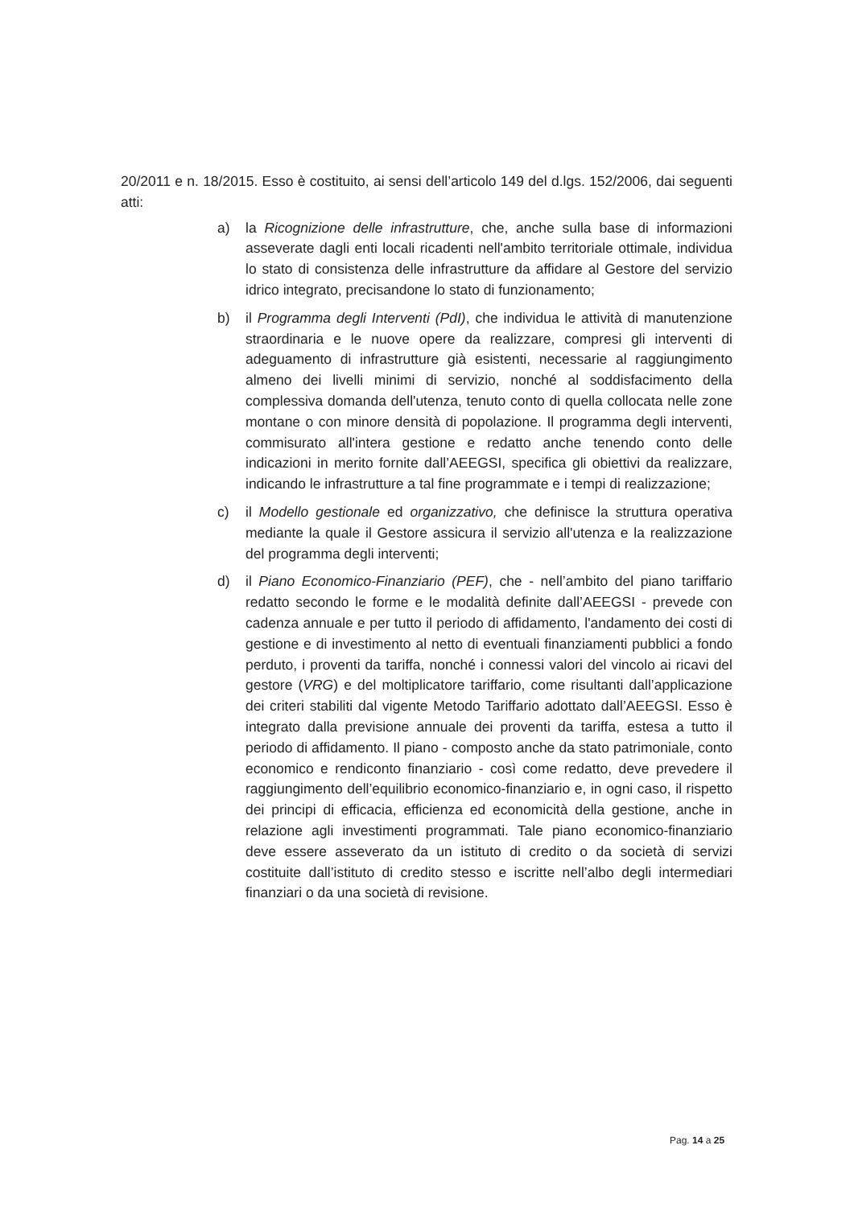20/2011 e n. 18/2015. Esso è costituito, ai sensi dell’articolo 149 del d.lgs. 152/2006, dai seguenti atti:
a) la Ricognizione delle infrastrutture, che, anche sulla base di informazioni asseverate dagli enti locali ricadenti nell'ambito territoriale ottimale, individua lo stato di consistenza delle infrastrutture da affidare al Gestore del servizio idrico integrato, precisandone lo stato di funzionamento;
b) il Programma degli Interventi (PdI), che individua le attività di manutenzione straordinaria e le nuove opere da realizzare, compresi gli interventi di adeguamento di infrastrutture già esistenti, necessarie al raggiungimento almeno dei livelli minimi di servizio, nonché al soddisfacimento della complessiva domanda dell'utenza, tenuto conto di quella collocata nelle zone montane o con minore densità di popolazione. Il programma degli interventi, commisurato all'intera gestione e redatto anche tenendo conto delle indicazioni in merito fornite dall’AEEGSI, specifica gli obiettivi da realizzare, indicando le infrastrutture a tal fine programmate e i tempi di realizzazione;
c) il Modello gestionale ed organizzativo, che definisce la struttura operativa mediante la quale il Gestore assicura il servizio all'utenza e la realizzazione del programma degli interventi;
d) il Piano Economico-Finanziario (PEF), che - nell’ambito del piano tariffario redatto secondo le forme e le modalità definite dall’AEEGSI - prevede con cadenza annuale e per tutto il periodo di affidamento, l'andamento dei costi di gestione e di investimento al netto di eventuali finanziamenti pubblici a fondo perduto, i proventi da tariffa, nonché i connessi valori del vincolo ai ricavi del gestore (VRG) e del moltiplicatore tariffario, come risultanti dall’applicazione dei criteri stabiliti dal vigente Metodo Tariffario adottato dall’AEEGSI. Esso è integrato dalla previsione annuale dei proventi da tariffa, estesa a tutto il periodo di affidamento. Il piano - composto anche da stato patrimoniale, conto economico e rendiconto finanziario - così come redatto, deve prevedere il raggiungimento dell’equilibrio economico-finanziario e, in ogni caso, il rispetto dei principi di efficacia, efficienza ed economicità della gestione, anche in relazione agli investimenti programmati. Tale piano economico-finanziario deve essere asseverato da un istituto di credito o da società di servizi costituite dall’istituto di credito stesso e iscritte nell’albo degli intermediari finanziari o da una società di revisione.
Pag. 14 a 25